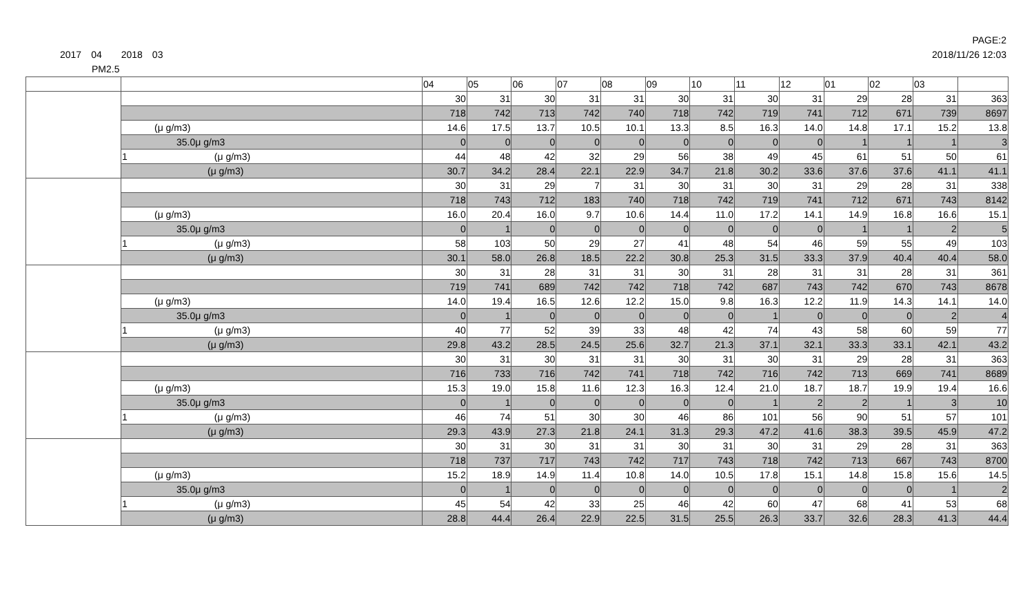PAGE:2
2018/11/26 12:03
2017　04　　2018　03
PM2.5
| | | 04 | 05 | 06 | 07 | 08 | 09 | 10 | 11 | 12 | 01 | 02 | 03 | |
| | | 30 | 31 | 30 | 31 | 31 | 30 | 31 | 30 | 31 | 29 | 28 | 31 | 363 |
| | | 718 | 742 | 713 | 742 | 740 | 718 | 742 | 719 | 741 | 712 | 671 | 739 | 8697 |
| | (μ g/m3) | 14.6 | 17.5 | 13.7 | 10.5 | 10.1 | 13.3 | 8.5 | 16.3 | 14.0 | 14.8 | 17.1 | 15.2 | 13.8 |
| | 35.0μ g/m3 | 0 | 0 | 0 | 0 | 0 | 0 | 0 | 0 | 0 | 1 | 1 | 1 | 3 |
| | 1 (μ g/m3) | 44 | 48 | 42 | 32 | 29 | 56 | 38 | 49 | 45 | 61 | 51 | 50 | 61 |
| | (μ g/m3) | 30.7 | 34.2 | 28.4 | 22.1 | 22.9 | 34.7 | 21.8 | 30.2 | 33.6 | 37.6 | 37.6 | 41.1 | 41.1 |
| | | 30 | 31 | 29 | 7 | 31 | 30 | 31 | 30 | 31 | 29 | 28 | 31 | 338 |
| | | 718 | 743 | 712 | 183 | 740 | 718 | 742 | 719 | 741 | 712 | 671 | 743 | 8142 |
| | (μ g/m3) | 16.0 | 20.4 | 16.0 | 9.7 | 10.6 | 14.4 | 11.0 | 17.2 | 14.1 | 14.9 | 16.8 | 16.6 | 15.1 |
| | 35.0μ g/m3 | 0 | 1 | 0 | 0 | 0 | 0 | 0 | 0 | 0 | 1 | 1 | 2 | 5 |
| | 1 (μ g/m3) | 58 | 103 | 50 | 29 | 27 | 41 | 48 | 54 | 46 | 59 | 55 | 49 | 103 |
| | (μ g/m3) | 30.1 | 58.0 | 26.8 | 18.5 | 22.2 | 30.8 | 25.3 | 31.5 | 33.3 | 37.9 | 40.4 | 40.4 | 58.0 |
| | | 30 | 31 | 28 | 31 | 31 | 30 | 31 | 28 | 31 | 31 | 28 | 31 | 361 |
| | | 719 | 741 | 689 | 742 | 742 | 718 | 742 | 687 | 743 | 742 | 670 | 743 | 8678 |
| | (μ g/m3) | 14.0 | 19.4 | 16.5 | 12.6 | 12.2 | 15.0 | 9.8 | 16.3 | 12.2 | 11.9 | 14.3 | 14.1 | 14.0 |
| | 35.0μ g/m3 | 0 | 1 | 0 | 0 | 0 | 0 | 0 | 1 | 0 | 0 | 0 | 2 | 4 |
| | 1 (μ g/m3) | 40 | 77 | 52 | 39 | 33 | 48 | 42 | 74 | 43 | 58 | 60 | 59 | 77 |
| | (μ g/m3) | 29.8 | 43.2 | 28.5 | 24.5 | 25.6 | 32.7 | 21.3 | 37.1 | 32.1 | 33.3 | 33.1 | 42.1 | 43.2 |
| | | 30 | 31 | 30 | 31 | 31 | 30 | 31 | 30 | 31 | 29 | 28 | 31 | 363 |
| | | 716 | 733 | 716 | 742 | 741 | 718 | 742 | 716 | 742 | 713 | 669 | 741 | 8689 |
| | (μ g/m3) | 15.3 | 19.0 | 15.8 | 11.6 | 12.3 | 16.3 | 12.4 | 21.0 | 18.7 | 18.7 | 19.9 | 19.4 | 16.6 |
| | 35.0μ g/m3 | 0 | 1 | 0 | 0 | 0 | 0 | 0 | 1 | 2 | 2 | 1 | 3 | 10 |
| | 1 (μ g/m3) | 46 | 74 | 51 | 30 | 30 | 46 | 86 | 101 | 56 | 90 | 51 | 57 | 101 |
| | (μ g/m3) | 29.3 | 43.9 | 27.3 | 21.8 | 24.1 | 31.3 | 29.3 | 47.2 | 41.6 | 38.3 | 39.5 | 45.9 | 47.2 |
| | | 30 | 31 | 30 | 31 | 31 | 30 | 31 | 30 | 31 | 29 | 28 | 31 | 363 |
| | | 718 | 737 | 717 | 743 | 742 | 717 | 743 | 718 | 742 | 713 | 667 | 743 | 8700 |
| | (μ g/m3) | 15.2 | 18.9 | 14.9 | 11.4 | 10.8 | 14.0 | 10.5 | 17.8 | 15.1 | 14.8 | 15.8 | 15.6 | 14.5 |
| | 35.0μ g/m3 | 0 | 1 | 0 | 0 | 0 | 0 | 0 | 0 | 0 | 0 | 0 | 1 | 2 |
| | 1 (μ g/m3) | 45 | 54 | 42 | 33 | 25 | 46 | 42 | 60 | 47 | 68 | 41 | 53 | 68 |
| | (μ g/m3) | 28.8 | 44.4 | 26.4 | 22.9 | 22.5 | 31.5 | 25.5 | 26.3 | 33.7 | 32.6 | 28.3 | 41.3 | 44.4 |